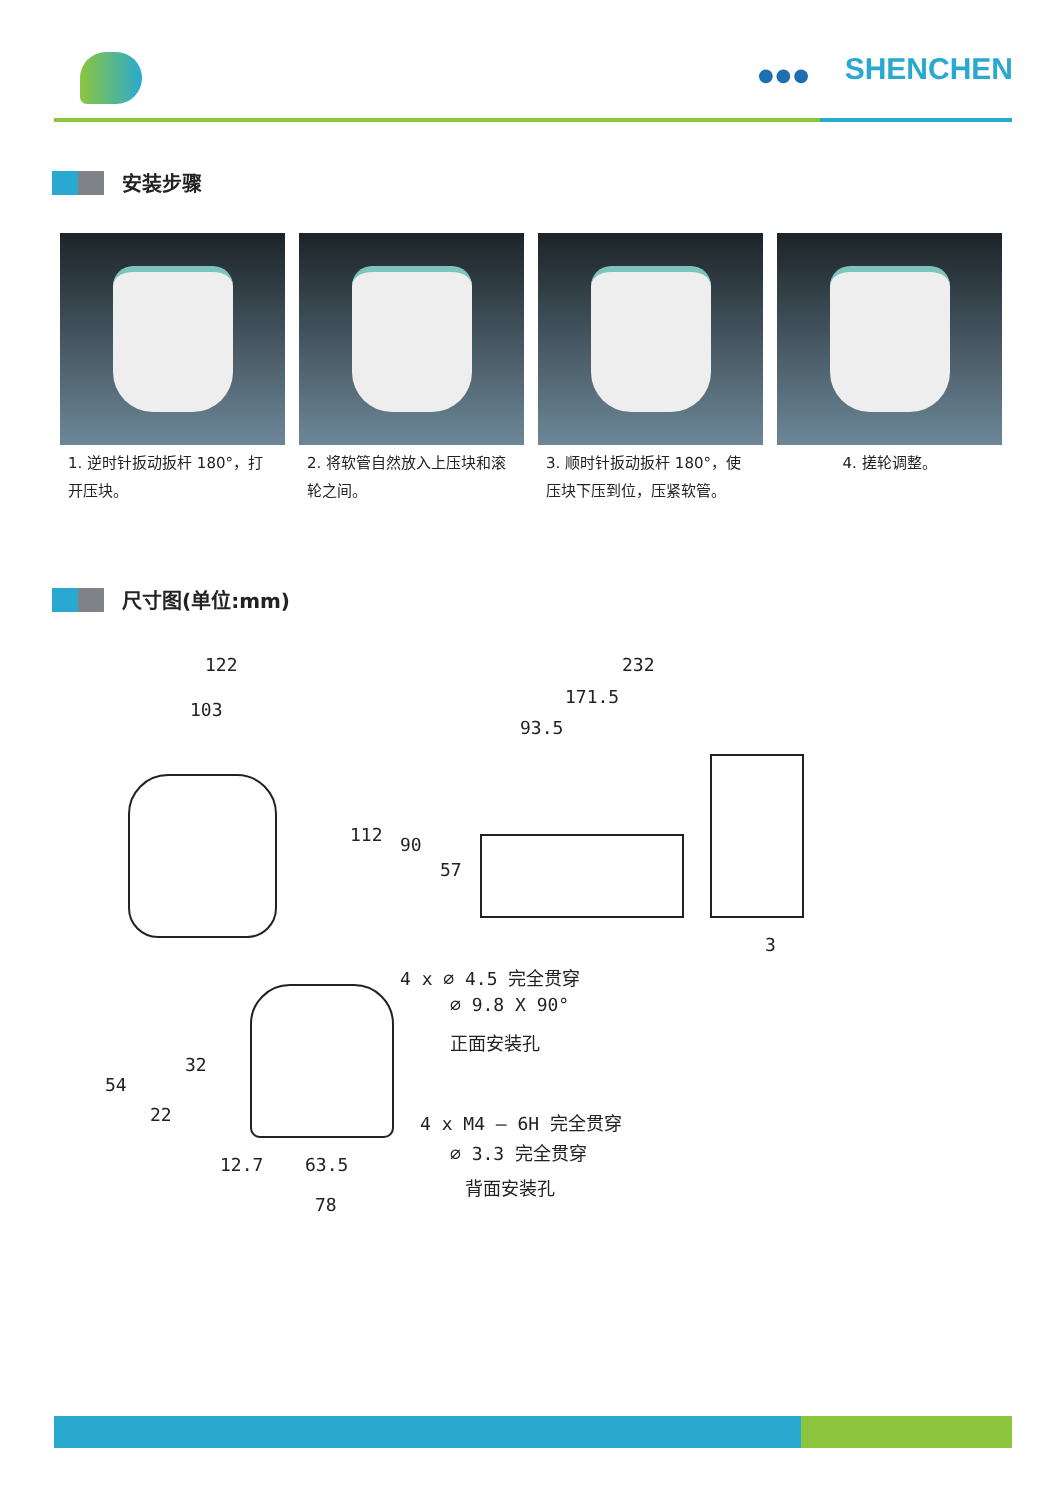●●● SHENCHEN
安装步骤
1. 逆时针扳动扳杆 180°，打开压块。
2. 将软管自然放入上压块和滚轮之间。
3. 顺时针扳动扳杆 180°，使压块下压到位，压紧软管。
4. 搓轮调整。
尺寸图(单位:mm)
122
103
232
171.5
93.5
112 90
57
3
4 x ∅ 4.5 完全贯穿
∅ 9.8 X 90°
正面安装孔
4 x M4 — 6H 完全贯穿
∅ 3.3 完全贯穿
背面安装孔
54
22
32
12.7 63.5
78